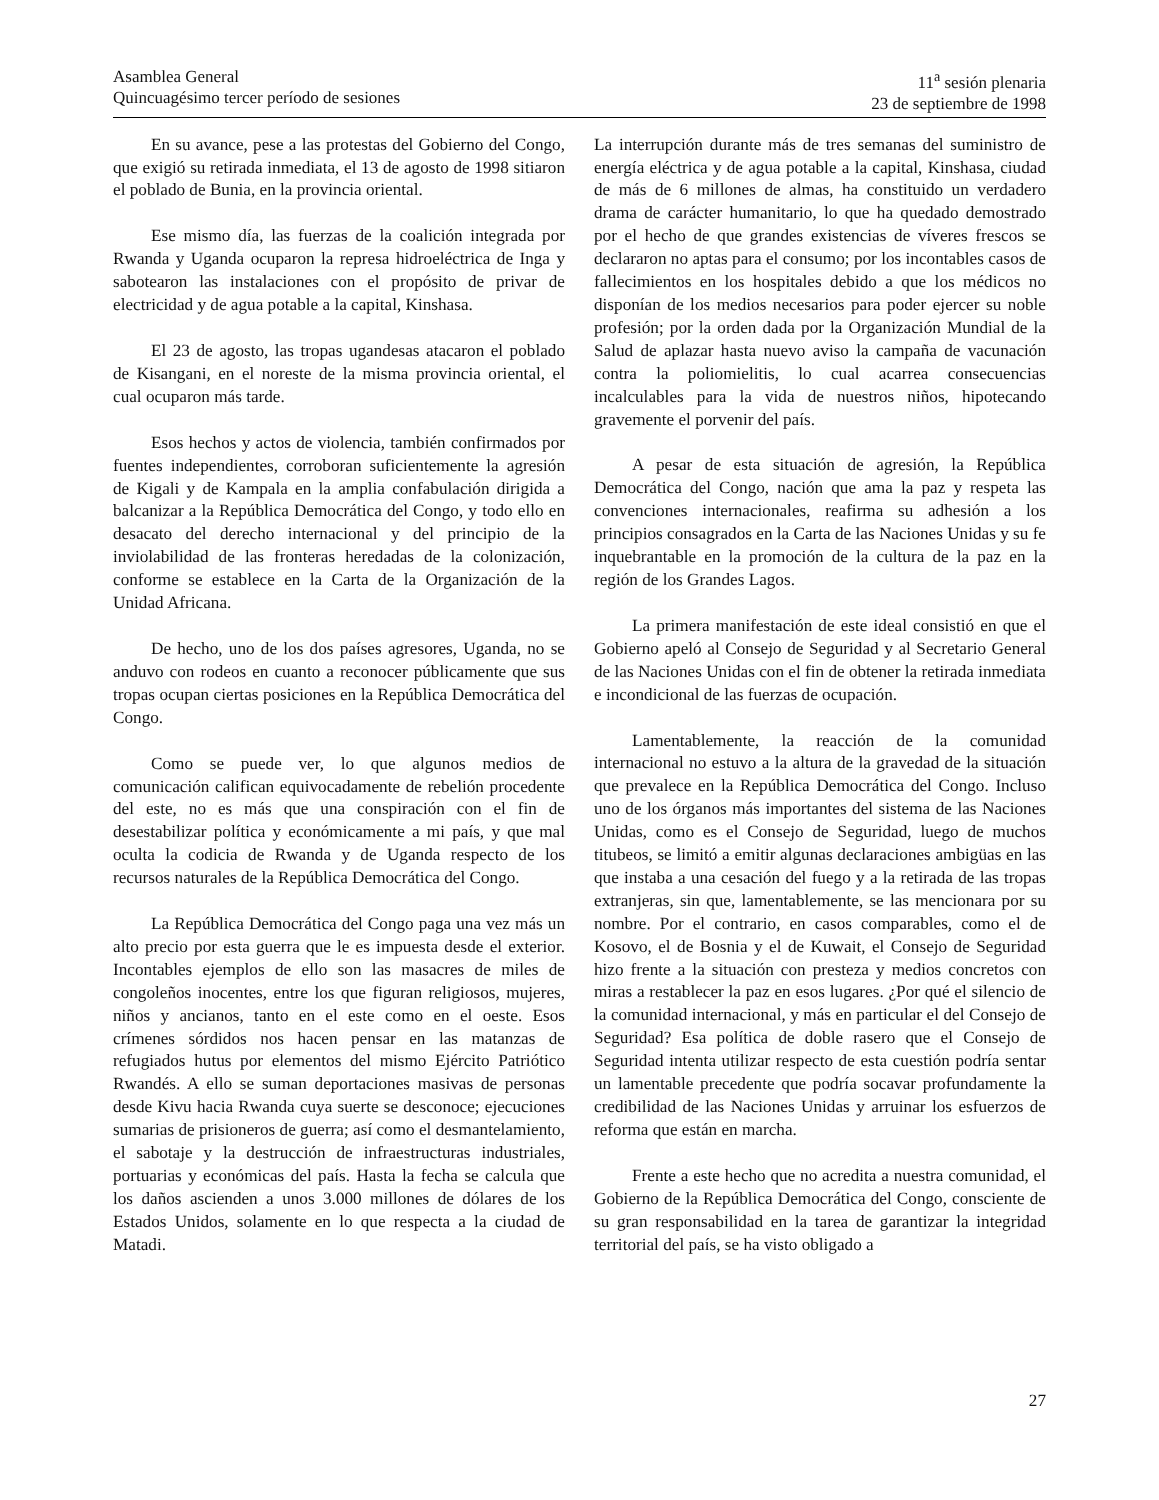Asamblea General
Quincuagésimo tercer período de sesiones
11<sup>a</sup> sesión plenaria
23 de septiembre de 1998
En su avance, pese a las protestas del Gobierno del Congo, que exigió su retirada inmediata, el 13 de agosto de 1998 sitiaron el poblado de Bunia, en la provincia oriental.
Ese mismo día, las fuerzas de la coalición integrada por Rwanda y Uganda ocuparon la represa hidroeléctrica de Inga y sabotearon las instalaciones con el propósito de privar de electricidad y de agua potable a la capital, Kinshasa.
El 23 de agosto, las tropas ugandesas atacaron el poblado de Kisangani, en el noreste de la misma provincia oriental, el cual ocuparon más tarde.
Esos hechos y actos de violencia, también confirmados por fuentes independientes, corroboran suficientemente la agresión de Kigali y de Kampala en la amplia confabulación dirigida a balcanizar a la República Democrática del Congo, y todo ello en desacato del derecho internacional y del principio de la inviolabilidad de las fronteras heredadas de la colonización, conforme se establece en la Carta de la Organización de la Unidad Africana.
De hecho, uno de los dos países agresores, Uganda, no se anduvo con rodeos en cuanto a reconocer públicamente que sus tropas ocupan ciertas posiciones en la República Democrática del Congo.
Como se puede ver, lo que algunos medios de comunicación califican equivocadamente de rebelión procedente del este, no es más que una conspiración con el fin de desestabilizar política y económicamente a mi país, y que mal oculta la codicia de Rwanda y de Uganda respecto de los recursos naturales de la República Democrática del Congo.
La República Democrática del Congo paga una vez más un alto precio por esta guerra que le es impuesta desde el exterior. Incontables ejemplos de ello son las masacres de miles de congoleños inocentes, entre los que figuran religiosos, mujeres, niños y ancianos, tanto en el este como en el oeste. Esos crímenes sórdidos nos hacen pensar en las matanzas de refugiados hutus por elementos del mismo Ejército Patriótico Rwandés. A ello se suman deportaciones masivas de personas desde Kivu hacia Rwanda cuya suerte se desconoce; ejecuciones sumarias de prisioneros de guerra; así como el desmantelamiento, el sabotaje y la destrucción de infraestructuras industriales, portuarias y económicas del país. Hasta la fecha se calcula que los daños ascienden a unos 3.000 millones de dólares de los Estados Unidos, solamente en lo que respecta a la ciudad de Matadi.
La interrupción durante más de tres semanas del suministro de energía eléctrica y de agua potable a la capital, Kinshasa, ciudad de más de 6 millones de almas, ha constituido un verdadero drama de carácter humanitario, lo que ha quedado demostrado por el hecho de que grandes existencias de víveres frescos se declararon no aptas para el consumo; por los incontables casos de fallecimientos en los hospitales debido a que los médicos no disponían de los medios necesarios para poder ejercer su noble profesión; por la orden dada por la Organización Mundial de la Salud de aplazar hasta nuevo aviso la campaña de vacunación contra la poliomielitis, lo cual acarrea consecuencias incalculables para la vida de nuestros niños, hipotecando gravemente el porvenir del país.
A pesar de esta situación de agresión, la República Democrática del Congo, nación que ama la paz y respeta las convenciones internacionales, reafirma su adhesión a los principios consagrados en la Carta de las Naciones Unidas y su fe inquebrantable en la promoción de la cultura de la paz en la región de los Grandes Lagos.
La primera manifestación de este ideal consistió en que el Gobierno apeló al Consejo de Seguridad y al Secretario General de las Naciones Unidas con el fin de obtener la retirada inmediata e incondicional de las fuerzas de ocupación.
Lamentablemente, la reacción de la comunidad internacional no estuvo a la altura de la gravedad de la situación que prevalece en la República Democrática del Congo. Incluso uno de los órganos más importantes del sistema de las Naciones Unidas, como es el Consejo de Seguridad, luego de muchos titubeos, se limitó a emitir algunas declaraciones ambigüas en las que instaba a una cesación del fuego y a la retirada de las tropas extranjeras, sin que, lamentablemente, se las mencionara por su nombre. Por el contrario, en casos comparables, como el de Kosovo, el de Bosnia y el de Kuwait, el Consejo de Seguridad hizo frente a la situación con presteza y medios concretos con miras a restablecer la paz en esos lugares. ¿Por qué el silencio de la comunidad internacional, y más en particular el del Consejo de Seguridad? Esa política de doble rasero que el Consejo de Seguridad intenta utilizar respecto de esta cuestión podría sentar un lamentable precedente que podría socavar profundamente la credibilidad de las Naciones Unidas y arruinar los esfuerzos de reforma que están en marcha.
Frente a este hecho que no acredita a nuestra comunidad, el Gobierno de la República Democrática del Congo, consciente de su gran responsabilidad en la tarea de garantizar la integridad territorial del país, se ha visto obligado a
27